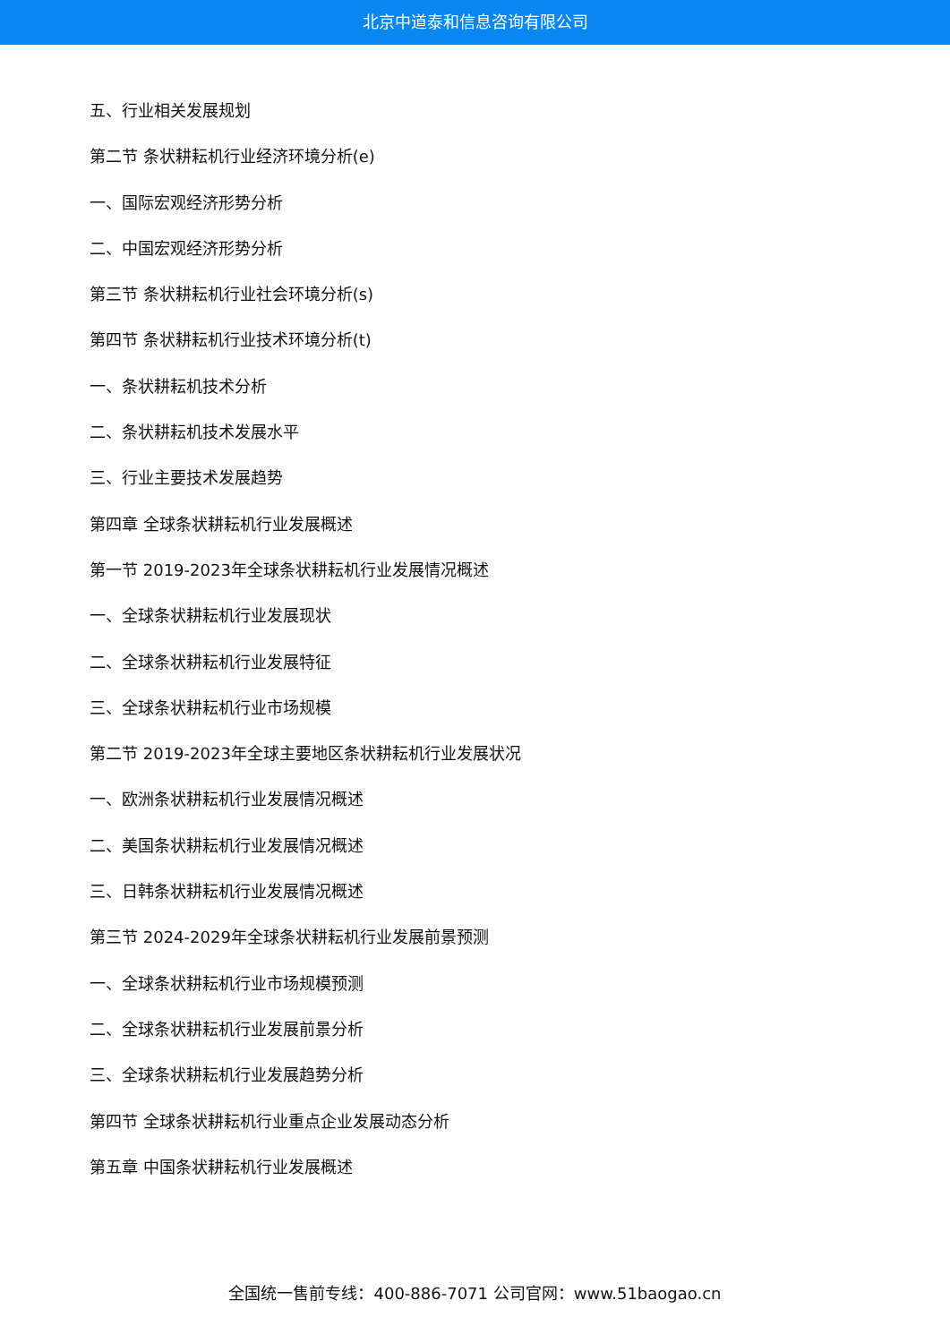北京中道泰和信息咨询有限公司
五、行业相关发展规划
第二节 条状耕耘机行业经济环境分析(e)
一、国际宏观经济形势分析
二、中国宏观经济形势分析
第三节 条状耕耘机行业社会环境分析(s)
第四节 条状耕耘机行业技术环境分析(t)
一、条状耕耘机技术分析
二、条状耕耘机技术发展水平
三、行业主要技术发展趋势
第四章 全球条状耕耘机行业发展概述
第一节 2019-2023年全球条状耕耘机行业发展情况概述
一、全球条状耕耘机行业发展现状
二、全球条状耕耘机行业发展特征
三、全球条状耕耘机行业市场规模
第二节 2019-2023年全球主要地区条状耕耘机行业发展状况
一、欧洲条状耕耘机行业发展情况概述
二、美国条状耕耘机行业发展情况概述
三、日韩条状耕耘机行业发展情况概述
第三节 2024-2029年全球条状耕耘机行业发展前景预测
一、全球条状耕耘机行业市场规模预测
二、全球条状耕耘机行业发展前景分析
三、全球条状耕耘机行业发展趋势分析
第四节 全球条状耕耘机行业重点企业发展动态分析
第五章 中国条状耕耘机行业发展概述
全国统一售前专线：400-886-7071 公司官网：www.51baogao.cn